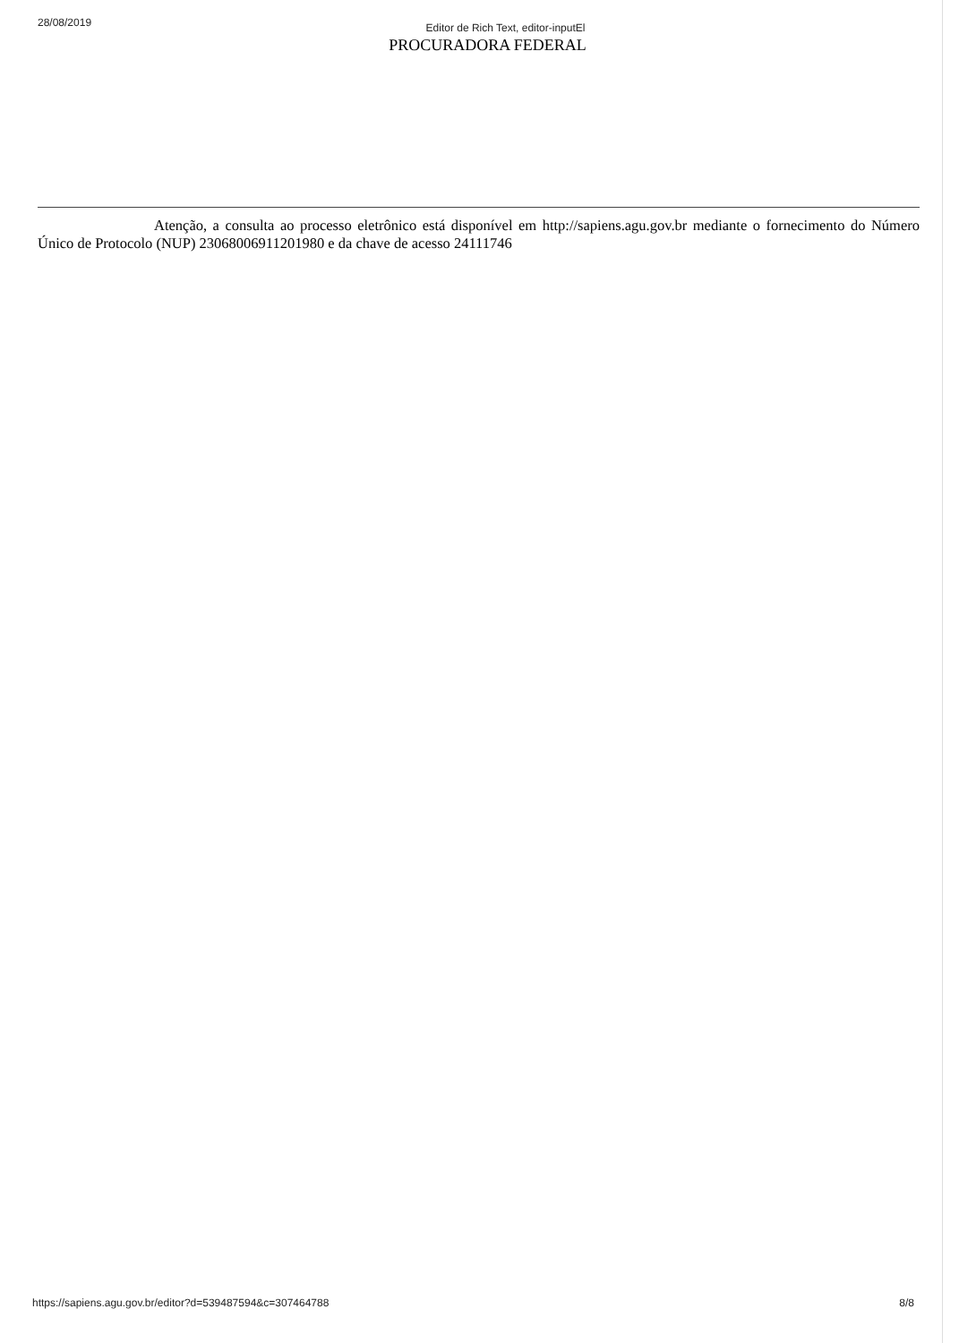28/08/2019 Editor de Rich Text, editor-inputEl
PROCURADORA FEDERAL
Atenção, a consulta ao processo eletrônico está disponível em http://sapiens.agu.gov.br mediante o fornecimento do Número Único de Protocolo (NUP) 23068006911201980 e da chave de acesso 24111746
https://sapiens.agu.gov.br/editor?d=539487594&c=307464788 8/8